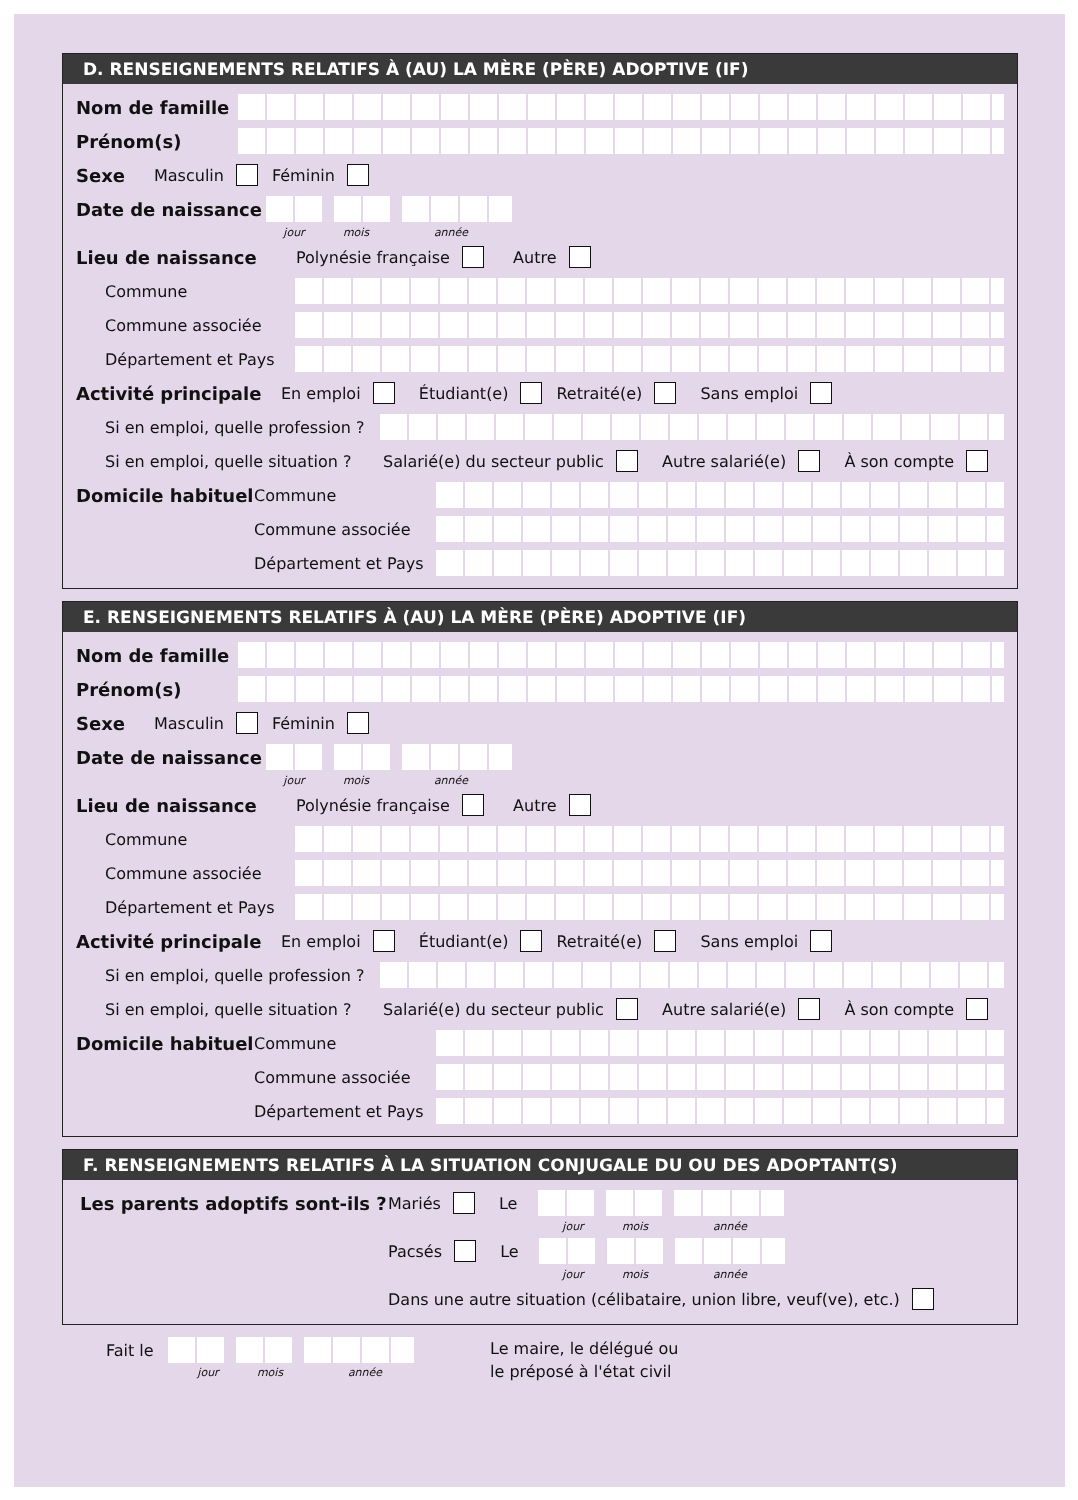D. RENSEIGNEMENTS RELATIFS À (AU) LA MÈRE (PÈRE) ADOPTIVE (IF)
Nom de famille
Prénom(s)
Sexe Masculin Féminin
Date de naissance
jour mois année
Lieu de naissance Polynésie française Autre
Commune
Commune associée
Département et Pays
Activité principale En emploi Étudiant(e) Retraité(e) Sans emploi
Si en emploi, quelle profession ?
Si en emploi, quelle situation ? Salarié(e) du secteur public Autre salarié(e) À son compte
Domicile habituel Commune
Commune associée
Département et Pays
E. RENSEIGNEMENTS RELATIFS À (AU) LA MÈRE (PÈRE) ADOPTIVE (IF)
Nom de famille
Prénom(s)
Sexe Masculin Féminin
Date de naissance
jour mois année
Lieu de naissance Polynésie française Autre
Commune
Commune associée
Département et Pays
Activité principale En emploi Étudiant(e) Retraité(e) Sans emploi
Si en emploi, quelle profession ?
Si en emploi, quelle situation ? Salarié(e) du secteur public Autre salarié(e) À son compte
Domicile habituel Commune
Commune associée
Département et Pays
F. RENSEIGNEMENTS RELATIFS À LA SITUATION CONJUGALE DU OU DES ADOPTANT(S)
Les parents adoptifs sont-ils ? Mariés Le
jour mois année
Pacsés Le
jour mois année
Dans une autre situation (célibataire, union libre, veuf(ve), etc.)
Fait le
jour mois année
Le maire, le délégué ou
le préposé à l'état civil